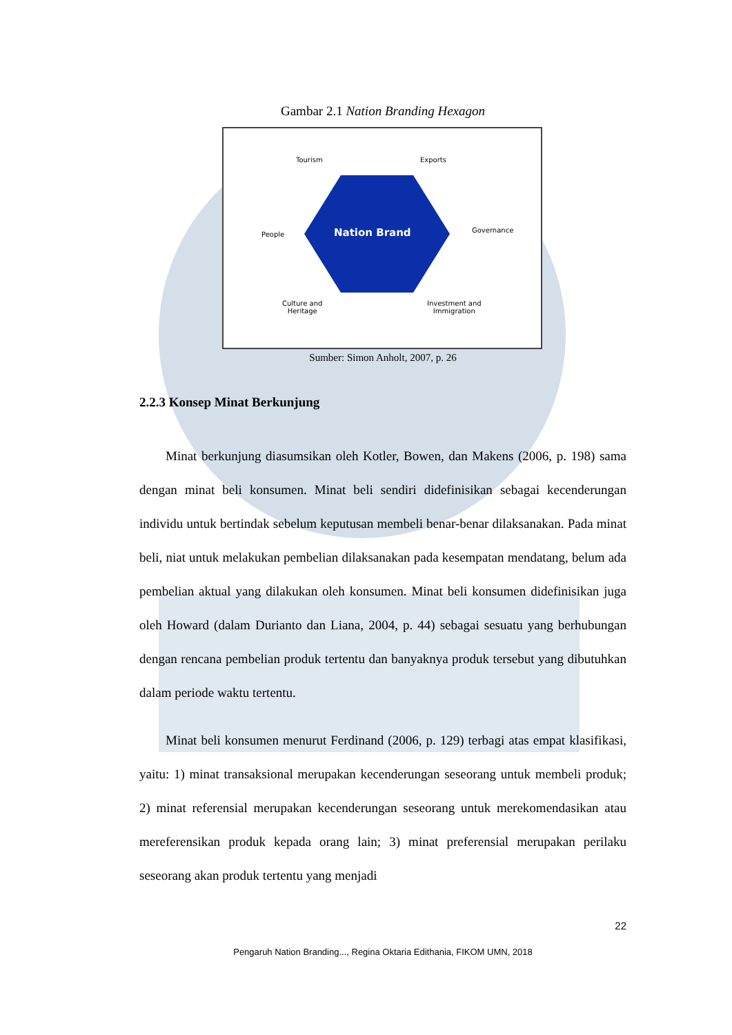Gambar 2.1 Nation Branding Hexagon
Tourism Exports
People Nation Brand Governance
Culture and
Heritage
Investment and
Immigration
Sumber: Simon Anholt, 2007, p. 26
2.2.3 Konsep Minat Berkunjung
Minat berkunjung diasumsikan oleh Kotler, Bowen, dan Makens (2006, p. 198) sama dengan minat beli konsumen. Minat beli sendiri didefinisikan sebagai kecenderungan individu untuk bertindak sebelum keputusan membeli benar-benar dilaksanakan. Pada minat beli, niat untuk melakukan pembelian dilaksanakan pada kesempatan mendatang, belum ada pembelian aktual yang dilakukan oleh konsumen. Minat beli konsumen didefinisikan juga oleh Howard (dalam Durianto dan Liana, 2004, p. 44) sebagai sesuatu yang berhubungan dengan rencana pembelian produk tertentu dan banyaknya produk tersebut yang dibutuhkan dalam periode waktu tertentu.
Minat beli konsumen menurut Ferdinand (2006, p. 129) terbagi atas empat klasifikasi, yaitu: 1) minat transaksional merupakan kecenderungan seseorang untuk membeli produk; 2) minat referensial merupakan kecenderungan seseorang untuk merekomendasikan atau mereferensikan produk kepada orang lain; 3) minat preferensial merupakan perilaku seseorang akan produk tertentu yang menjadi
22
Pengaruh Nation Branding..., Regina Oktaria Edithania, FIKOM UMN, 2018